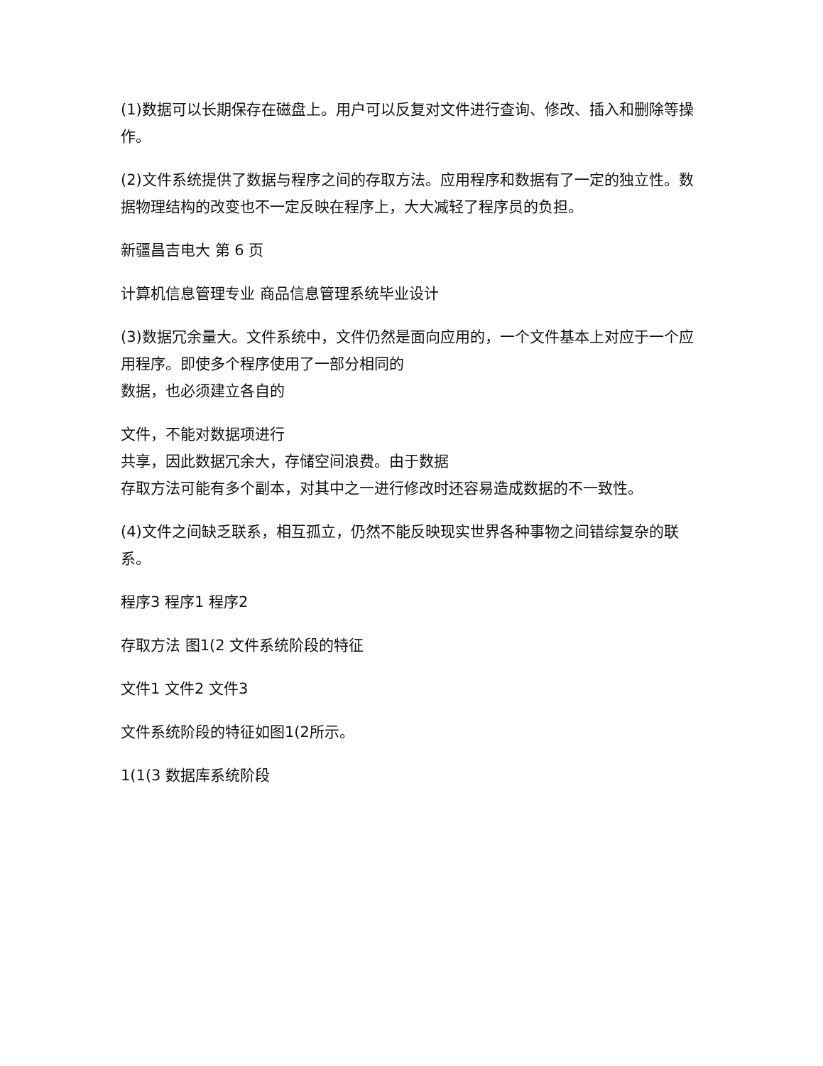(1)数据可以长期保存在磁盘上。用户可以反复对文件进行查询、修改、插入和删除等操作。
(2)文件系统提供了数据与程序之间的存取方法。应用程序和数据有了一定的独立性。数据物理结构的改变也不一定反映在程序上，大大减轻了程序员的负担。
新疆昌吉电大 第 6 页
计算机信息管理专业 商品信息管理系统毕业设计
(3)数据冗余量大。文件系统中，文件仍然是面向应用的，一个文件基本上对应于一个应用程序。即使多个程序使用了一部分相同的
数据，也必须建立各自的
文件，不能对数据项进行
共享，因此数据冗余大，存储空间浪费。由于数据
存取方法可能有多个副本，对其中之一进行修改时还容易造成数据的不一致性。
(4)文件之间缺乏联系，相互孤立，仍然不能反映现实世界各种事物之间错综复杂的联系。
程序3 程序1 程序2
存取方法 图1(2 文件系统阶段的特征
文件1 文件2 文件3
文件系统阶段的特征如图1(2所示。
1(1(3 数据库系统阶段